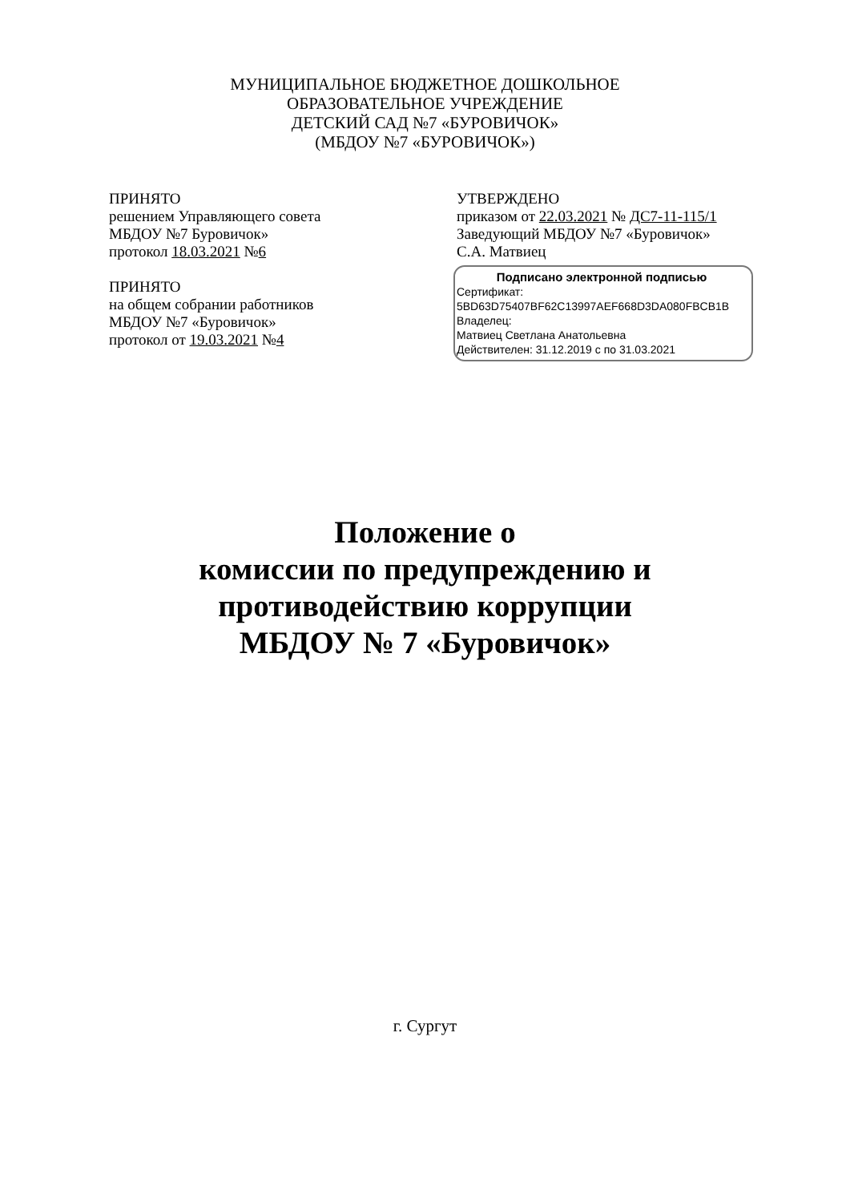МУНИЦИПАЛЬНОЕ БЮДЖЕТНОЕ ДОШКОЛЬНОЕ
ОБРАЗОВАТЕЛЬНОЕ УЧРЕЖДЕНИЕ
ДЕТСКИЙ САД №7 «БУРОВИЧОК»
(МБДОУ №7 «БУРОВИЧОК»)
ПРИНЯТО
решением Управляющего совета
МБДОУ №7 Буровичок»
протокол 18.03.2021 №6
ПРИНЯТО
на общем собрании работников
МБДОУ №7 «Буровичок»
протокол от 19.03.2021 №4
УТВЕРЖДЕНО
приказом от 22.03.2021 № ДС7-11-115/1
Заведующий МБДОУ №7 «Буровичок»
С.А. Матвиец
Подписано электронной подписью
Сертификат:
5BD63D75407BF62C13997AEF668D3DA080FBCB1B
Владелец:
Матвиец Светлана Анатольевна
Действителен: 31.12.2019 с по 31.03.2021
Положение о
комиссии по предупреждению и
противодействию коррупции
МБДОУ № 7 «Буровичок»
г. Сургут